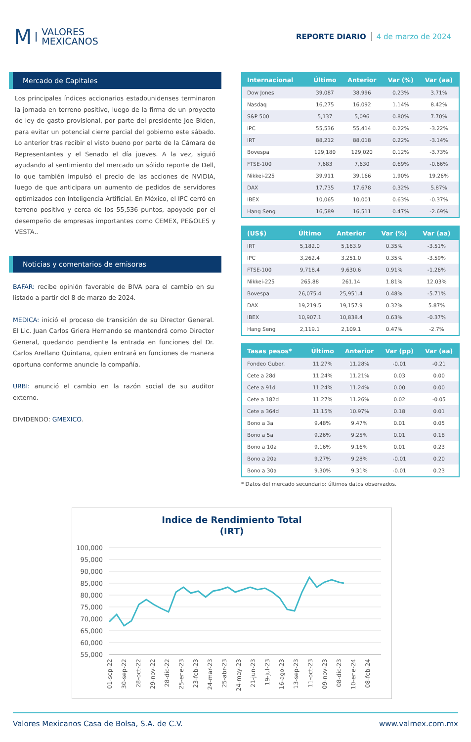M VALORES
MEXICANOS
REPORTE DIARIO 4 de marzo de 2024
Mercado de Capitales
Los principales índices accionarios estadounidenses terminaron la jornada en terreno positivo, luego de la firma de un proyecto de ley de gasto provisional, por parte del presidente Joe Biden, para evitar un potencial cierre parcial del gobierno este sábado. Lo anterior tras recibir el visto bueno por parte de la Cámara de Representantes y el Senado el día jueves. A la vez, siguió ayudando al sentimiento del mercado un sólido reporte de Dell, lo que también impulsó el precio de las acciones de NVIDIA, luego de que anticipara un aumento de pedidos de servidores optimizados con Inteligencia Artificial. En México, el IPC cerró en terreno positivo y cerca de los 55,536 puntos, apoyado por el desempeño de empresas importantes como CEMEX, PE&OLES y VESTA..
Noticias y comentarios de emisoras
BAFAR: recibe opinión favorable de BIVA para el cambio en su listado a partir del 8 de marzo de 2024.
MEDICA: inició el proceso de transición de su Director General. El Lic. Juan Carlos Griera Hernando se mantendrá como Director General, quedando pendiente la entrada en funciones del Dr. Carlos Arellano Quintana, quien entrará en funciones de manera oportuna conforme anuncie la compañía.
URBI: anunció el cambio en la razón social de su auditor externo.
DIVIDENDO: GMEXICO.
| Internacional | Último | Anterior | Var (%) | Var (aa) |
| --- | --- | --- | --- | --- |
| Dow Jones | 39,087 | 38,996 | 0.23% | 3.71% |
| Nasdaq | 16,275 | 16,092 | 1.14% | 8.42% |
| S&P 500 | 5,137 | 5,096 | 0.80% | 7.70% |
| IPC | 55,536 | 55,414 | 0.22% | -3.22% |
| IRT | 88,212 | 88,018 | 0.22% | -3.14% |
| Bovespa | 129,180 | 129,020 | 0.12% | -3.73% |
| FTSE-100 | 7,683 | 7,630 | 0.69% | -0.66% |
| Nikkei-225 | 39,911 | 39,166 | 1.90% | 19.26% |
| DAX | 17,735 | 17,678 | 0.32% | 5.87% |
| IBEX | 10,065 | 10,001 | 0.63% | -0.37% |
| Hang Seng | 16,589 | 16,511 | 0.47% | -2.69% |
| (US$) | Último | Anterior | Var (%) | Var (aa) |
| --- | --- | --- | --- | --- |
| IRT | 5,182.0 | 5,163.9 | 0.35% | -3.51% |
| IPC | 3,262.4 | 3,251.0 | 0.35% | -3.59% |
| FTSE-100 | 9,718.4 | 9,630.6 | 0.91% | -1.26% |
| Nikkei-225 | 265.88 | 261.14 | 1.81% | 12.03% |
| Bovespa | 26,075.4 | 25,951.4 | 0.48% | -5.71% |
| DAX | 19,219.5 | 19,157.9 | 0.32% | 5.87% |
| IBEX | 10,907.1 | 10,838.4 | 0.63% | -0.37% |
| Hang Seng | 2,119.1 | 2,109.1 | 0.47% | -2.7% |
| Tasas pesos* | Último | Anterior | Var (pp) | Var (aa) |
| --- | --- | --- | --- | --- |
| Fondeo Guber. | 11.27% | 11.28% | -0.01 | -0.21 |
| Cete a 28d | 11.24% | 11.21% | 0.03 | 0.00 |
| Cete a 91d | 11.24% | 11.24% | 0.00 | 0.00 |
| Cete a 182d | 11.27% | 11.26% | 0.02 | -0.05 |
| Cete a 364d | 11.15% | 10.97% | 0.18 | 0.01 |
| Bono a 3a | 9.48% | 9.47% | 0.01 | 0.05 |
| Bono a 5a | 9.26% | 9.25% | 0.01 | 0.18 |
| Bono a 10a | 9.16% | 9.16% | 0.01 | 0.23 |
| Bono a 20a | 9.27% | 9.28% | -0.01 | 0.20 |
| Bono a 30a | 9.30% | 9.31% | -0.01 | 0.23 |
* Datos del mercado secundario: últimos datos observados.
Indice de Rendimiento Total
(IRT)
100,000
95,000
90,000
85,000
80,000
75,000
70,000
65,000
60,000
55,000
01-sep-22
30-sep-22
28-oct-22
29-nov-22
28-dic-22
25-ene-23
23-feb-23
24-mar-23
25-abr-23
24-may-23
21-jun-23
19-jul-23
16-ago-23
13-sep-23
11-oct-23
09-nov-23
08-dic-23
10-ene-24
08-feb-24
Valores Mexicanos Casa de Bolsa, S.A. de C.V. www.valmex.com.mx